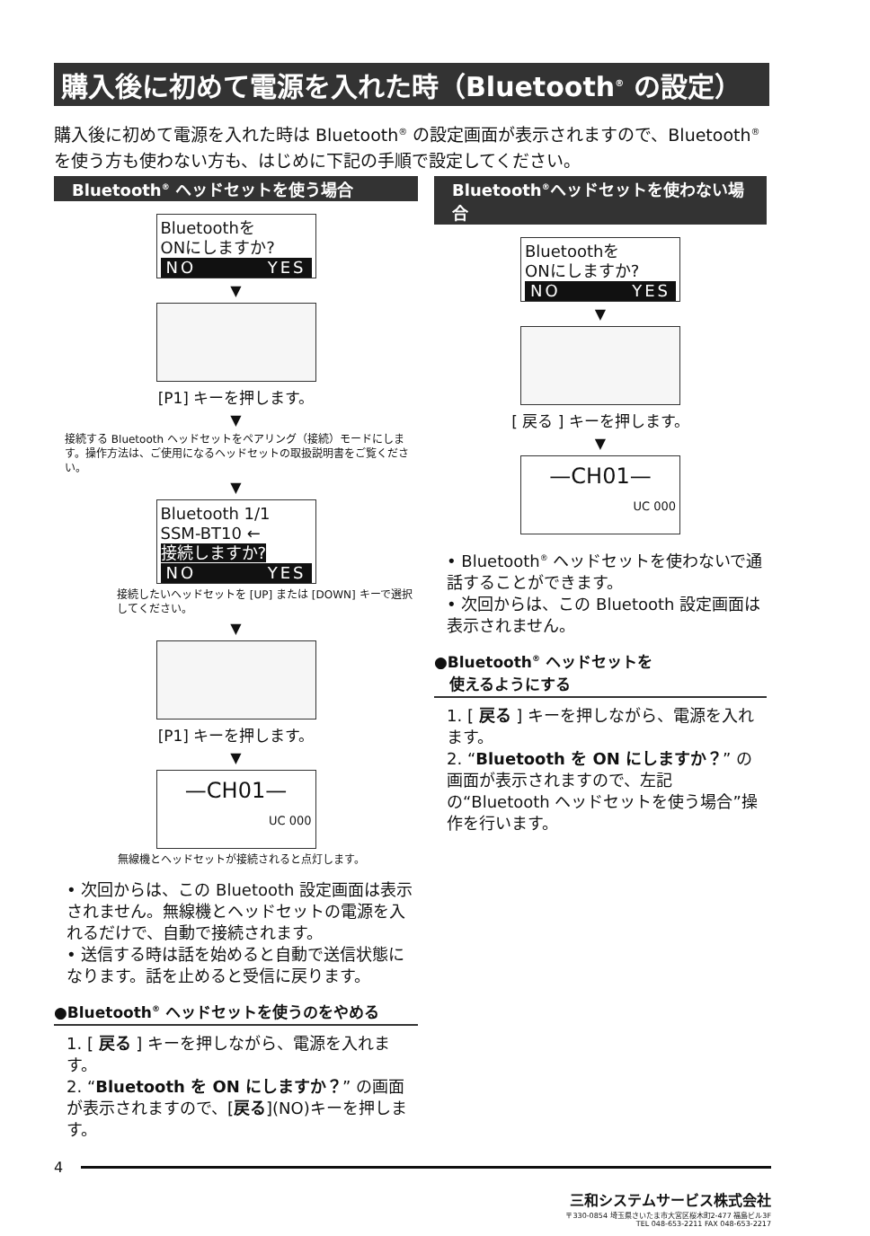購入後に初めて電源を入れた時（Bluetooth<sup>®</sup> の設定）
購入後に初めて電源を入れた時は Bluetooth<sup>®</sup> の設定画面が表示されますので、Bluetooth<sup>®</sup> を使う方も使わない方も、はじめに下記の手順で設定してください。
Bluetooth<sup>®</sup> ヘッドセットを使う場合
Bluetoothを
ONにしますか?
NO YES
▼
[P1] キーを押します。
▼
接続する Bluetooth ヘッドセットをペアリング（接続）モードにします。操作方法は、ご使用になるヘッドセットの取扱説明書をご覧ください。
▼
Bluetooth 1/1
SSM-BT10 ←
接続しますか?
NO YES
接続したいヘッドセットを [UP] または [DOWN] キーで選択してください。
▼
[P1] キーを押します。
▼
—CH01—
UC 000
無線機とヘッドセットが接続されると点灯します。
• 次回からは、この Bluetooth 設定画面は表示されません。無線機とヘッドセットの電源を入れるだけで、自動で接続されます。
• 送信する時は話を始めると自動で送信状態になります。話を止めると受信に戻ります。
●Bluetooth<sup>®</sup> ヘッドセットを使うのをやめる
1. [ 戻る ] キーを押しながら、電源を入れます。
2. “Bluetooth を ON にしますか？” の画面が表示されますので、[戻る](NO)キーを押します。
Bluetooth<sup>®</sup>ヘッドセットを使わない場合
Bluetoothを
ONにしますか?
NO YES
▼
[ 戻る ] キーを押します。
▼
—CH01—
UC 000
• Bluetooth<sup>®</sup> ヘッドセットを使わないで通話することができます。
• 次回からは、この Bluetooth 設定画面は表示されません。
●Bluetooth<sup>®</sup> ヘッドセットを
　使えるようにする
1. [ 戻る ] キーを押しながら、電源を入れます。
2. “Bluetooth を ON にしますか？” の画面が表示されますので、左記の“Bluetooth ヘッドセットを使う場合”操作を行います。
4
三和システムサービス株式会社
〒330-0854 埼玉県さいたま市大宮区桜木町2-477 福島ビル3F
TEL 048-653-2211 FAX 048-653-2217